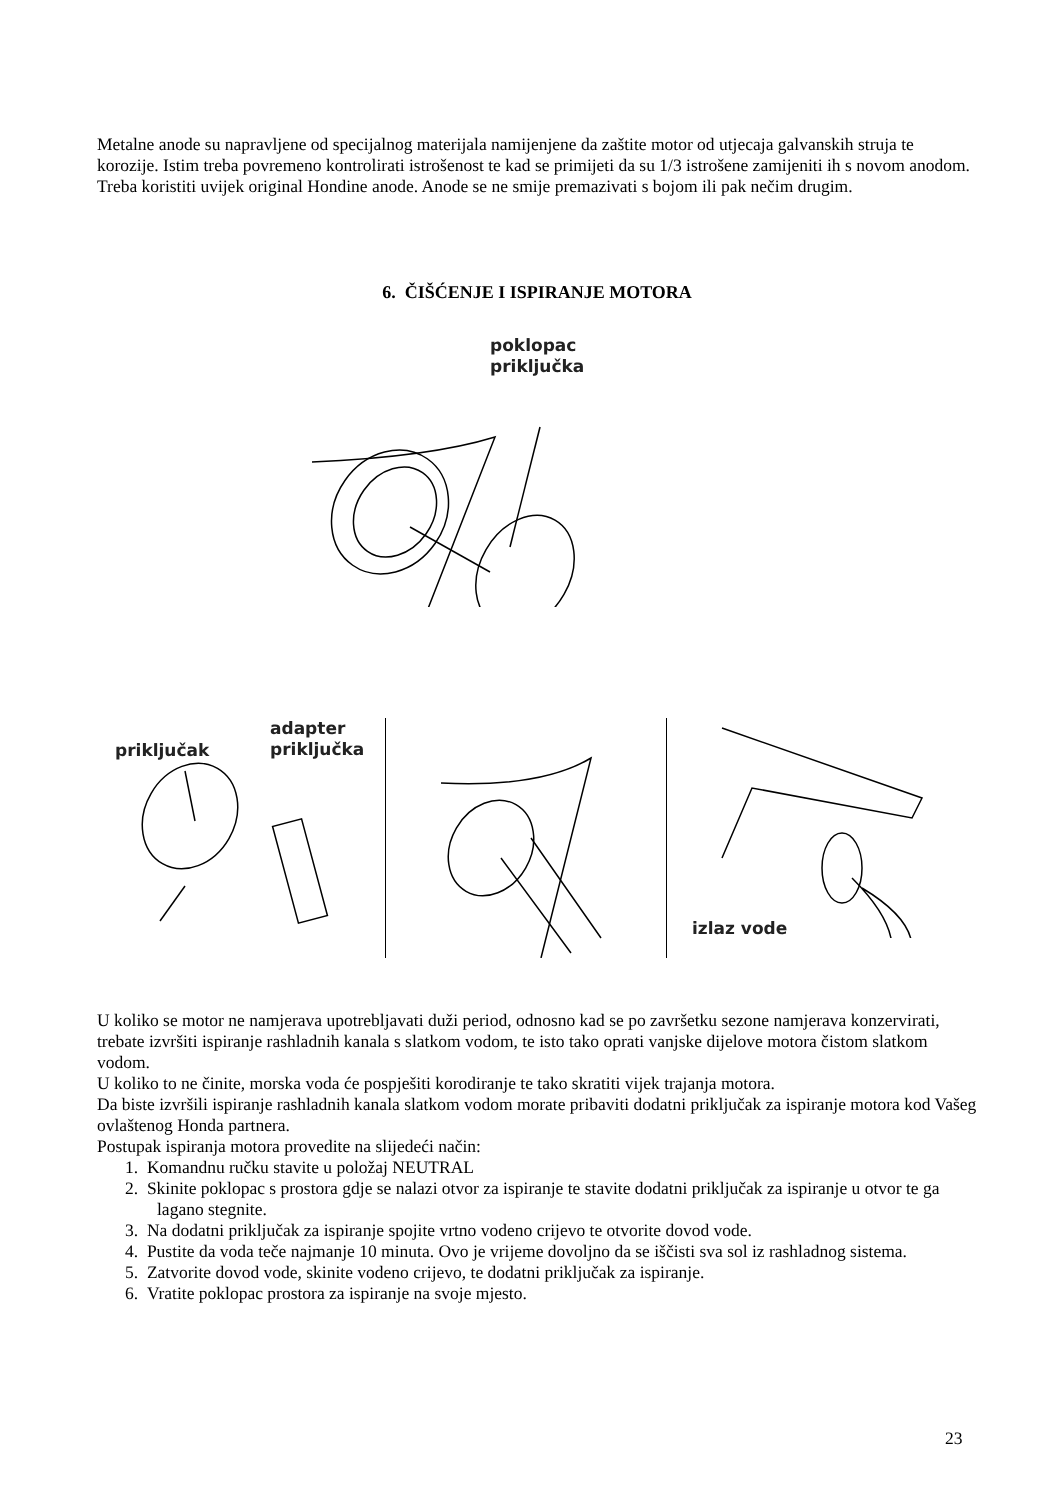Metalne anode su napravljene od specijalnog materijala namijenjene da zaštite motor od utjecaja galvanskih struja te korozije. Istim treba povremeno kontrolirati istrošenost te kad se primijeti da su 1/3 istrošene zamijeniti ih s novom anodom. Treba koristiti uvijek original Hondine anode. Anode se ne smije premazivati s bojom ili pak nečim drugim.
6. ČIŠĆENJE I ISPIRANJE MOTORA
poklopac
priključka
adapter
priključka
priključak
izlaz vode
U koliko se motor ne namjerava upotrebljavati duži period, odnosno kad se po završetku sezone namjerava konzervirati, trebate izvršiti ispiranje rashladnih kanala s slatkom vodom, te isto tako oprati vanjske dijelove motora čistom slatkom vodom.
U koliko to ne činite, morska voda će pospješiti korodiranje te tako skratiti vijek trajanja motora.
Da biste izvršili ispiranje rashladnih kanala slatkom vodom morate pribaviti dodatni priključak za ispiranje motora kod Vašeg ovlaštenog Honda partnera.
Postupak ispiranja motora provedite na slijedeći način:
1. Komandnu ručku stavite u položaj NEUTRAL
2. Skinite poklopac s prostora gdje se nalazi otvor za ispiranje te stavite dodatni priključak za ispiranje u otvor te ga lagano stegnite.
3. Na dodatni priključak za ispiranje spojite vrtno vodeno crijevo te otvorite dovod vode.
4. Pustite da voda teče najmanje 10 minuta. Ovo je vrijeme dovoljno da se iščisti sva sol iz rashladnog sistema.
5. Zatvorite dovod vode, skinite vodeno crijevo, te dodatni priključak za ispiranje.
6. Vratite poklopac prostora za ispiranje na svoje mjesto.
23